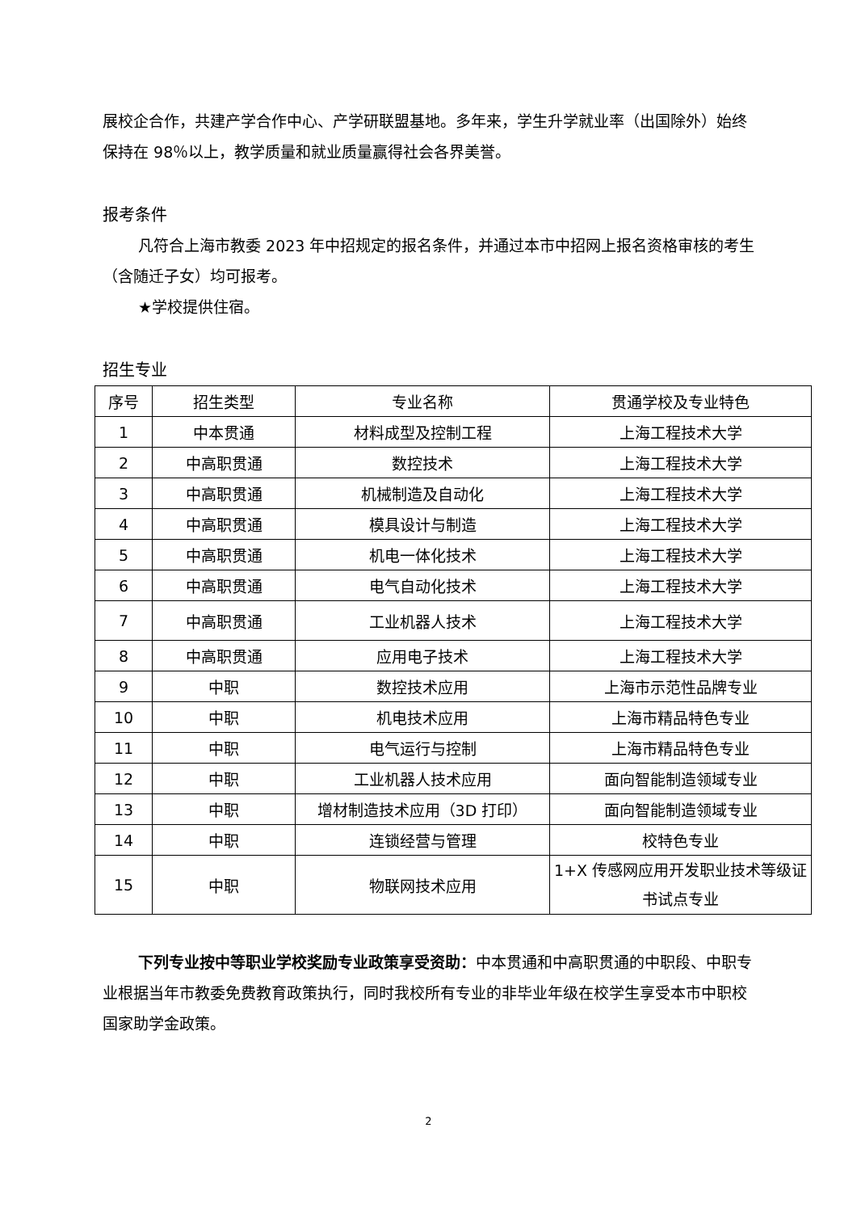展校企合作，共建产学合作中心、产学研联盟基地。多年来，学生升学就业率（出国除外）始终保持在 98％以上，教学质量和就业质量赢得社会各界美誉。
报考条件
凡符合上海市教委 2023 年中招规定的报名条件，并通过本市中招网上报名资格审核的考生（含随迁子女）均可报考。
★学校提供住宿。
招生专业
| 序号 | 招生类型 | 专业名称 | 贯通学校及专业特色 |
| 1 | 中本贯通 | 材料成型及控制工程 | 上海工程技术大学 |
| 2 | 中高职贯通 | 数控技术 | 上海工程技术大学 |
| 3 | 中高职贯通 | 机械制造及自动化 | 上海工程技术大学 |
| 4 | 中高职贯通 | 模具设计与制造 | 上海工程技术大学 |
| 5 | 中高职贯通 | 机电一体化技术 | 上海工程技术大学 |
| 6 | 中高职贯通 | 电气自动化技术 | 上海工程技术大学 |
| 7 | 中高职贯通 | 工业机器人技术 | 上海工程技术大学 |
| 8 | 中高职贯通 | 应用电子技术 | 上海工程技术大学 |
| 9 | 中职 | 数控技术应用 | 上海市示范性品牌专业 |
| 10 | 中职 | 机电技术应用 | 上海市精品特色专业 |
| 11 | 中职 | 电气运行与控制 | 上海市精品特色专业 |
| 12 | 中职 | 工业机器人技术应用 | 面向智能制造领域专业 |
| 13 | 中职 | 增材制造技术应用（3D 打印） | 面向智能制造领域专业 |
| 14 | 中职 | 连锁经营与管理 | 校特色专业 |
| 15 | 中职 | 物联网技术应用 | 1+X 传感网应用开发职业技术等级证书试点专业 |
下列专业按中等职业学校奖励专业政策享受资助：中本贯通和中高职贯通的中职段、中职专业根据当年市教委免费教育政策执行，同时我校所有专业的非毕业年级在校学生享受本市中职校国家助学金政策。
2